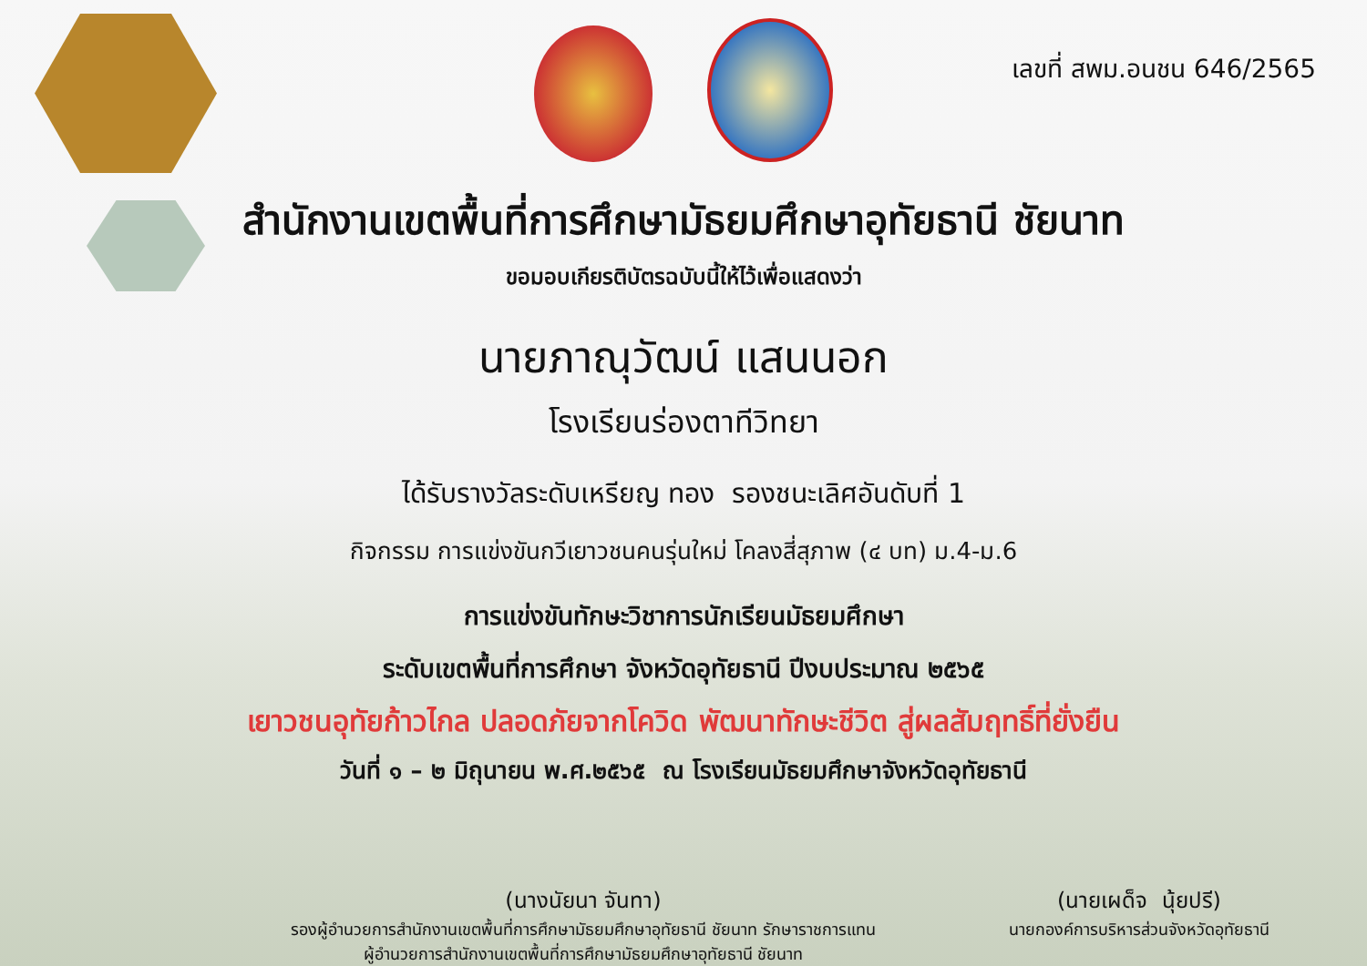เลขที่ สพม.อนชน 646/2565
สำนักงานเขตพื้นที่การศึกษามัธยมศึกษาอุทัยธานี ชัยนาท
ขอมอบเกียรติบัตรฉบับนี้ให้ไว้เพื่อแสดงว่า
นายภาณุวัฒน์ แสนนอก
โรงเรียนร่องตาทีวิทยา
ได้รับรางวัลระดับเหรียญ ทอง รองชนะเลิศอันดับที่ 1
กิจกรรม การแข่งขันกวีเยาวชนคนรุ่นใหม่ โคลงสี่สุภาพ (๔ บท) ม.4-ม.6
การแข่งขันทักษะวิชาการนักเรียนมัธยมศึกษา
ระดับเขตพื้นที่การศึกษา จังหวัดอุทัยธานี ปีงบประมาณ ๒๕๖๕
เยาวชนอุทัยก้าวไกล ปลอดภัยจากโควิด พัฒนาทักษะชีวิต สู่ผลสัมฤทธิ์ที่ยั่งยืน
วันที่ ๑ – ๒ มิถุนายน พ.ศ.๒๕๖๕ ณ โรงเรียนมัธยมศึกษาจังหวัดอุทัยธานี
(นางนัยนา จันทา)
รองผู้อำนวยการสำนักงานเขตพื้นที่การศึกษามัธยมศึกษาอุทัยธานี ชัยนาท รักษาราชการแทน
ผู้อำนวยการสำนักงานเขตพื้นที่การศึกษามัธยมศึกษาอุทัยธานี ชัยนาท
(นายเผด็จ นุ้ยปรี)
นายกองค์การบริหารส่วนจังหวัดอุทัยธานี